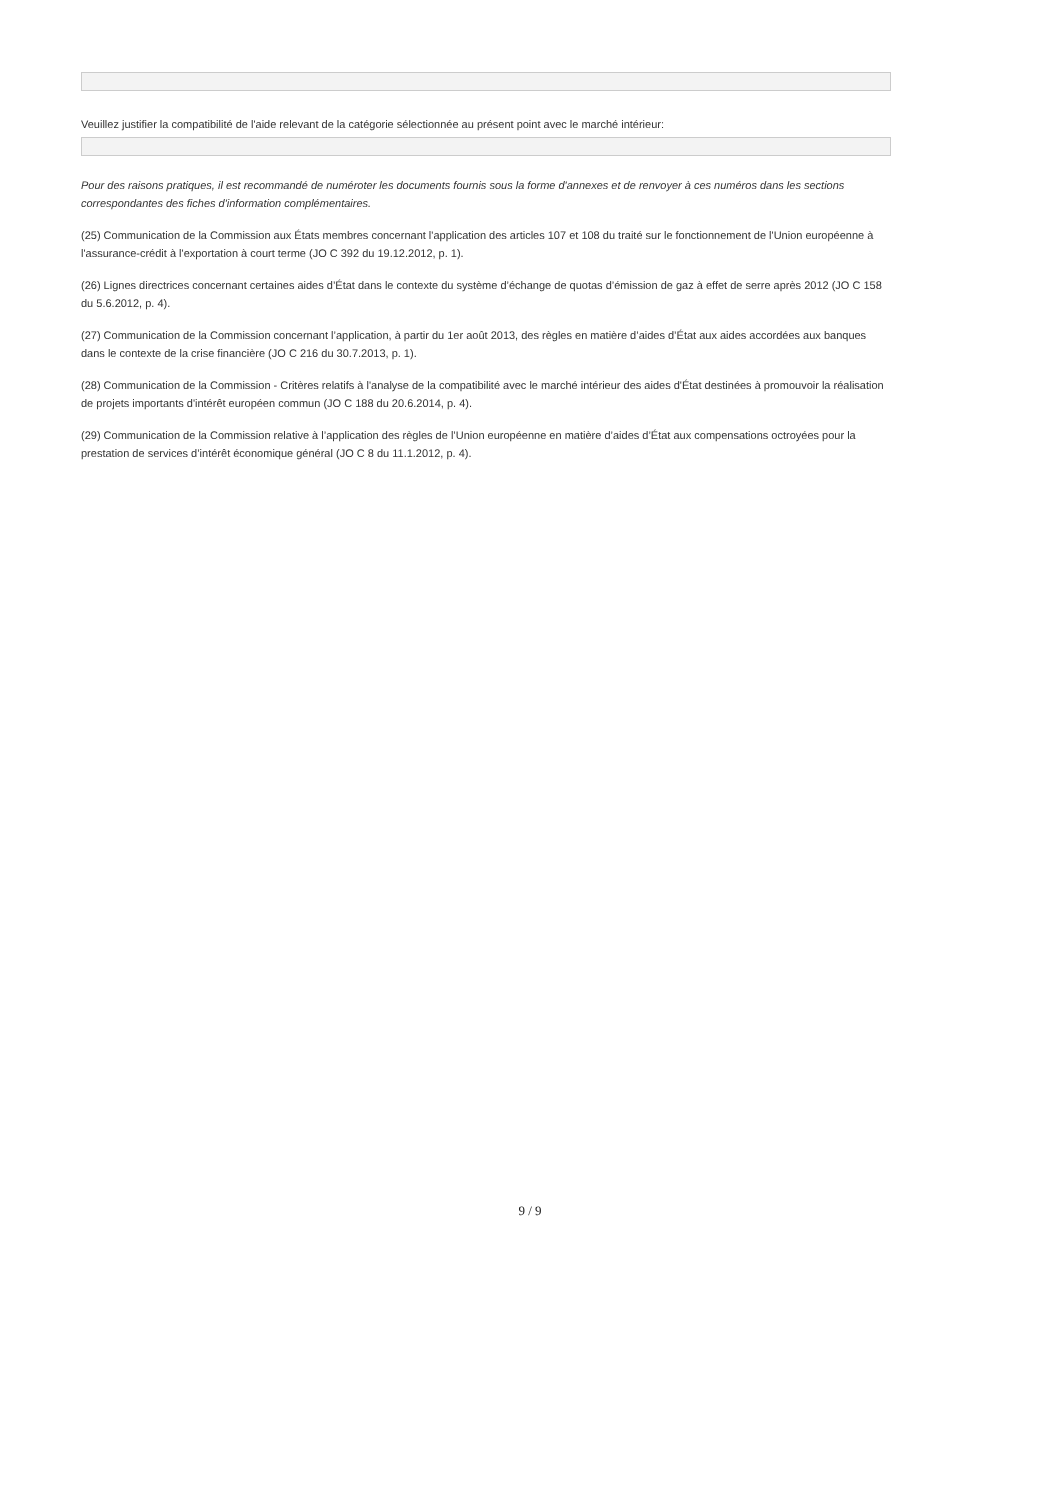Veuillez justifier la compatibilité de l'aide relevant de la catégorie sélectionnée au présent point avec le marché intérieur:
Pour des raisons pratiques, il est recommandé de numéroter les documents fournis sous la forme d'annexes et de renvoyer à ces numéros dans les sections correspondantes des fiches d'information complémentaires.
(25) Communication de la Commission aux États membres concernant l'application des articles 107 et 108 du traité sur le fonctionnement de l'Union européenne à l'assurance-crédit à l'exportation à court terme (JO C 392 du 19.12.2012, p. 1).
(26) Lignes directrices concernant certaines aides d’État dans le contexte du système d’échange de quotas d’émission de gaz à effet de serre après 2012 (JO C 158 du 5.6.2012, p. 4).
(27) Communication de la Commission concernant l’application, à partir du 1er août 2013, des règles en matière d’aides d’État aux aides accordées aux banques dans le contexte de la crise financière (JO C 216 du 30.7.2013, p. 1).
(28) Communication de la Commission - Critères relatifs à l'analyse de la compatibilité avec le marché intérieur des aides d'État destinées à promouvoir la réalisation de projets importants d'intérêt européen commun (JO C 188 du 20.6.2014, p. 4).
(29) Communication de la Commission relative à l’application des règles de l’Union européenne en matière d’aides d’État aux compensations octroyées pour la prestation de services d’intérêt économique général (JO C 8 du 11.1.2012, p. 4).
9 / 9